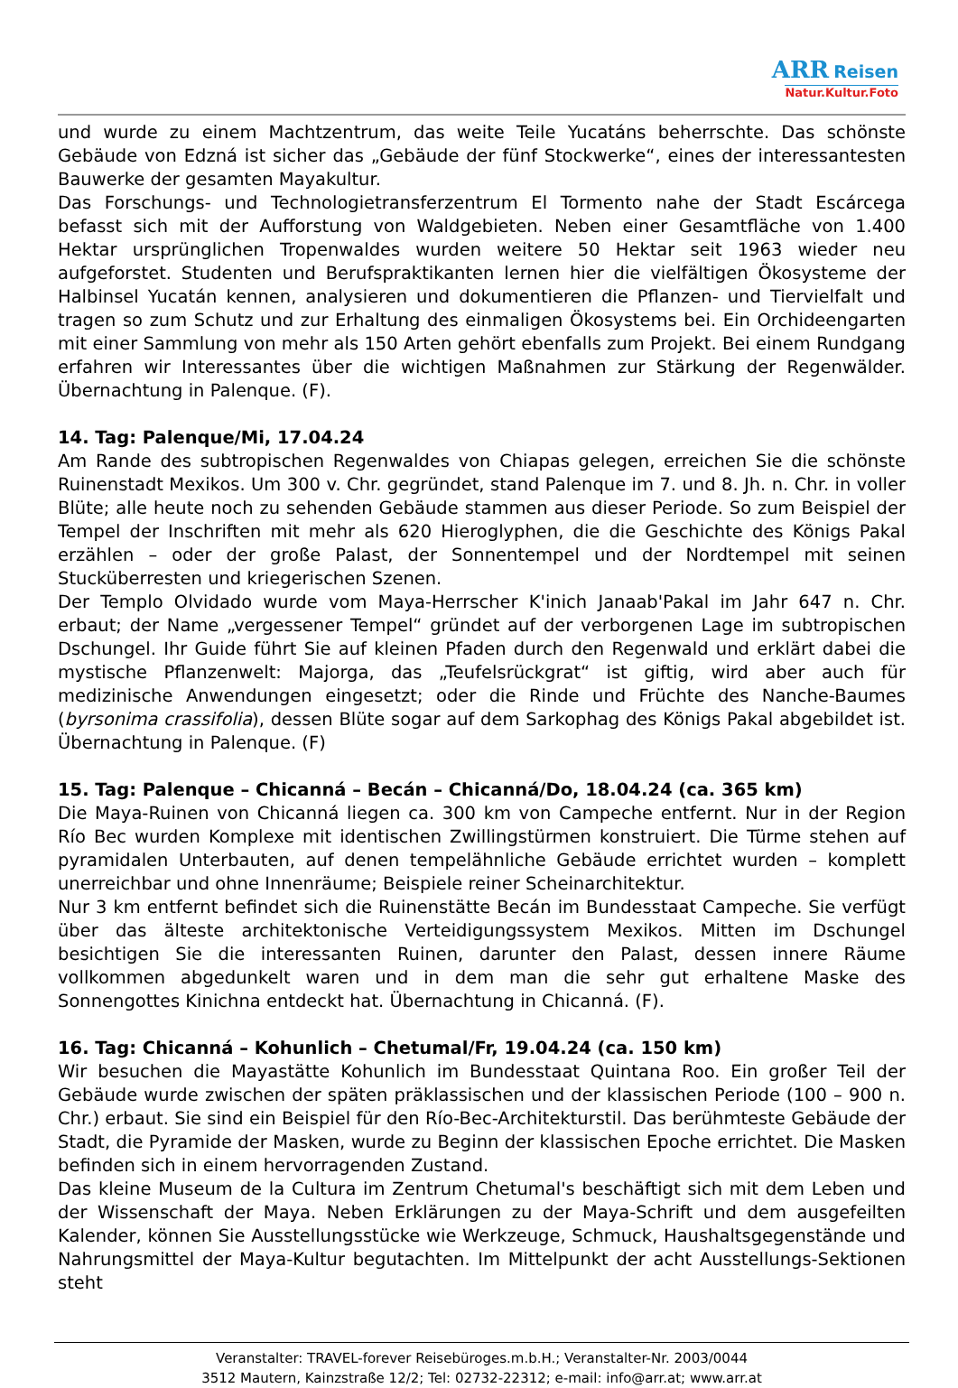ARR Reisen
Natur.Kultur.Foto
und wurde zu einem Machtzentrum, das weite Teile Yucatáns beherrschte. Das schönste Gebäude von Edzná ist sicher das „Gebäude der fünf Stockwerke“, eines der interessantesten Bauwerke der gesamten Mayakultur.
Das Forschungs- und Technologietransferzentrum El Tormento nahe der Stadt Escárcega befasst sich mit der Aufforstung von Waldgebieten. Neben einer Gesamtfläche von 1.400 Hektar ursprünglichen Tropenwaldes wurden weitere 50 Hektar seit 1963 wieder neu aufgeforstet. Studenten und Berufspraktikanten lernen hier die vielfältigen Ökosysteme der Halbinsel Yucatán kennen, analysieren und dokumentieren die Pflanzen- und Tiervielfalt und tragen so zum Schutz und zur Erhaltung des einmaligen Ökosystems bei. Ein Orchideengarten mit einer Sammlung von mehr als 150 Arten gehört ebenfalls zum Projekt. Bei einem Rundgang erfahren wir Interessantes über die wichtigen Maßnahmen zur Stärkung der Regenwälder. Übernachtung in Palenque. (F).
14. Tag: Palenque/Mi, 17.04.24
Am Rande des subtropischen Regenwaldes von Chiapas gelegen, erreichen Sie die schönste Ruinenstadt Mexikos. Um 300 v. Chr. gegründet, stand Palenque im 7. und 8. Jh. n. Chr. in voller Blüte; alle heute noch zu sehenden Gebäude stammen aus dieser Periode. So zum Beispiel der Tempel der Inschriften mit mehr als 620 Hieroglyphen, die die Geschichte des Königs Pakal erzählen – oder der große Palast, der Sonnentempel und der Nordtempel mit seinen Stucküberresten und kriegerischen Szenen.
Der Templo Olvidado wurde vom Maya-Herrscher K'inich Janaab'Pakal im Jahr 647 n. Chr. erbaut; der Name „vergessener Tempel“ gründet auf der verborgenen Lage im subtropischen Dschungel. Ihr Guide führt Sie auf kleinen Pfaden durch den Regenwald und erklärt dabei die mystische Pflanzenwelt: Majorga, das „Teufelsrückgrat“ ist giftig, wird aber auch für medizinische Anwendungen eingesetzt; oder die Rinde und Früchte des Nanche-Baumes (byrsonima crassifolia), dessen Blüte sogar auf dem Sarkophag des Königs Pakal abgebildet ist. Übernachtung in Palenque. (F)
15. Tag: Palenque – Chicanná – Becán – Chicanná/Do, 18.04.24 (ca. 365 km)
Die Maya-Ruinen von Chicanná liegen ca. 300 km von Campeche entfernt. Nur in der Region Río Bec wurden Komplexe mit identischen Zwillingstürmen konstruiert. Die Türme stehen auf pyramidalen Unterbauten, auf denen tempelähnliche Gebäude errichtet wurden – komplett unerreichbar und ohne Innenräume; Beispiele reiner Scheinarchitektur.
Nur 3 km entfernt befindet sich die Ruinenstätte Becán im Bundesstaat Campeche. Sie verfügt über das älteste architektonische Verteidigungssystem Mexikos. Mitten im Dschungel besichtigen Sie die interessanten Ruinen, darunter den Palast, dessen innere Räume vollkommen abgedunkelt waren und in dem man die sehr gut erhaltene Maske des Sonnengottes Kinichna entdeckt hat. Übernachtung in Chicanná. (F).
16. Tag: Chicanná – Kohunlich – Chetumal/Fr, 19.04.24 (ca. 150 km)
Wir besuchen die Mayastätte Kohunlich im Bundesstaat Quintana Roo. Ein großer Teil der Gebäude wurde zwischen der späten präklassischen und der klassischen Periode (100 – 900 n. Chr.) erbaut. Sie sind ein Beispiel für den Río-Bec-Architekturstil. Das berühmteste Gebäude der Stadt, die Pyramide der Masken, wurde zu Beginn der klassischen Epoche errichtet. Die Masken befinden sich in einem hervorragenden Zustand.
Das kleine Museum de la Cultura im Zentrum Chetumal's beschäftigt sich mit dem Leben und der Wissenschaft der Maya. Neben Erklärungen zu der Maya-Schrift und dem ausgefeilten Kalender, können Sie Ausstellungsstücke wie Werkzeuge, Schmuck, Haushaltsgegenstände und Nahrungsmittel der Maya-Kultur begutachten. Im Mittelpunkt der acht Ausstellungs-Sektionen steht
Veranstalter: TRAVEL-forever Reisebüroges.m.b.H.; Veranstalter-Nr. 2003/0044
3512 Mautern, Kainzstraße 12/2; Tel: 02732-22312; e-mail: info@arr.at; www.arr.at